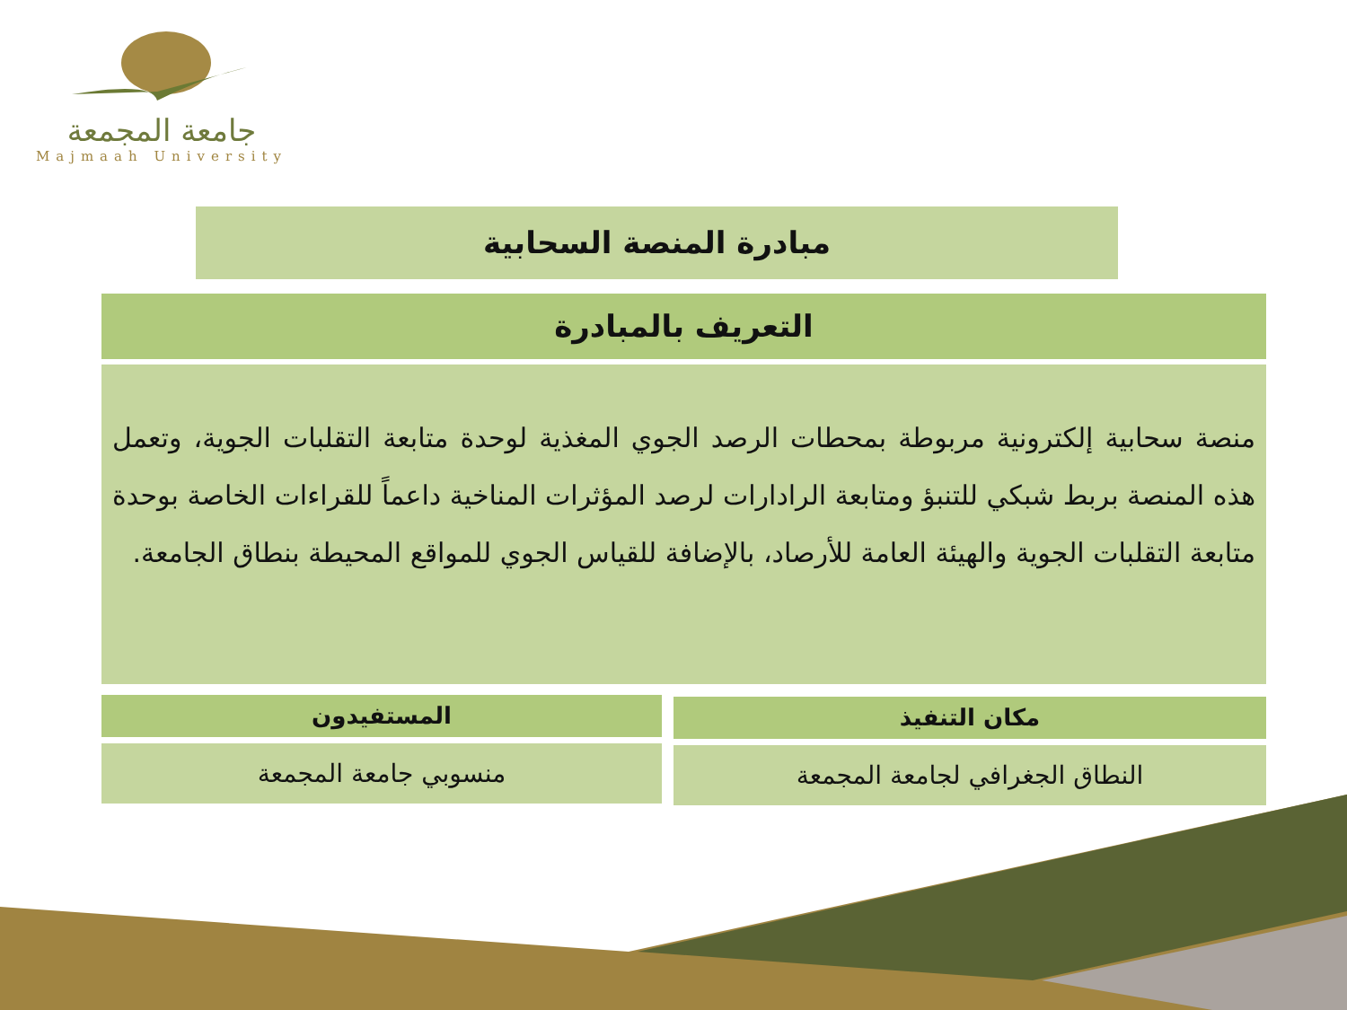جامعة المجمعة
Majmaah University
مبادرة المنصة السحابية
التعريف بالمبادرة
منصة سحابية إلكترونية مربوطة بمحطات الرصد الجوي المغذية لوحدة متابعة التقلبات الجوية، وتعمل هذه المنصة بربط شبكي للتنبؤ ومتابعة الرادارات لرصد المؤثرات المناخية داعماً للقراءات الخاصة بوحدة متابعة التقلبات الجوية والهيئة العامة للأرصاد، بالإضافة للقياس الجوي للمواقع المحيطة بنطاق الجامعة.
مكان التنفيذ
المستفيدون
النطاق الجغرافي لجامعة المجمعة
منسوبي جامعة المجمعة